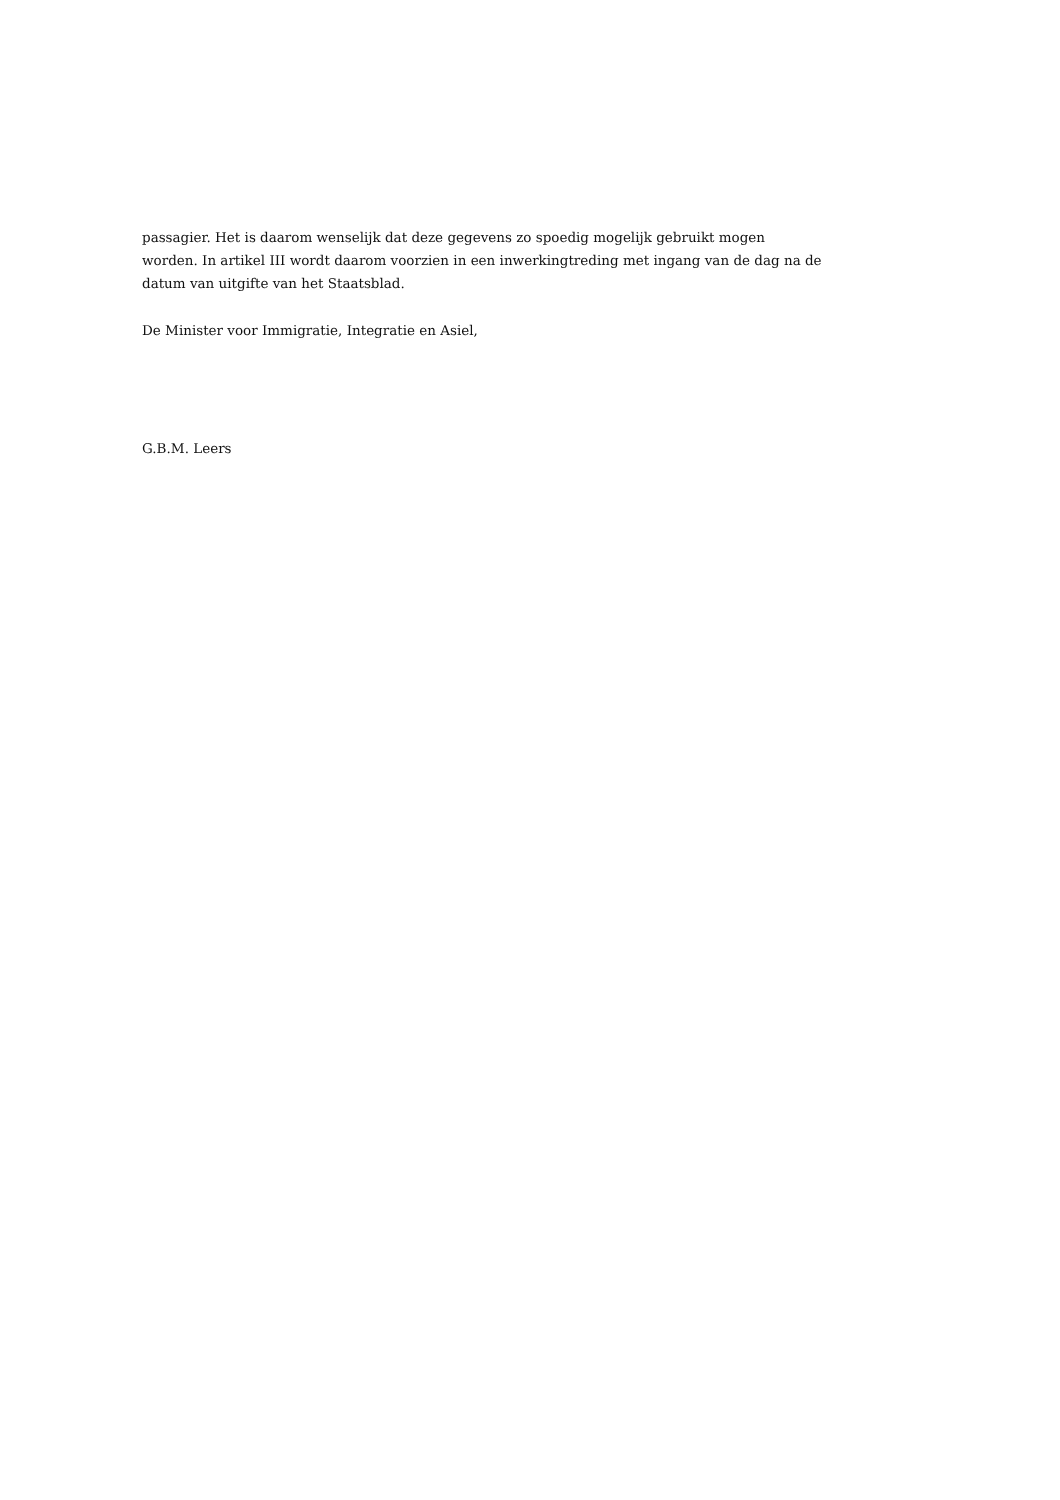passagier. Het is daarom wenselijk dat deze gegevens zo spoedig mogelijk gebruikt mogen worden. In artikel III wordt daarom voorzien in een inwerkingtreding met ingang van de dag na de datum van uitgifte van het Staatsblad.
De Minister voor Immigratie, Integratie en Asiel,
G.B.M. Leers